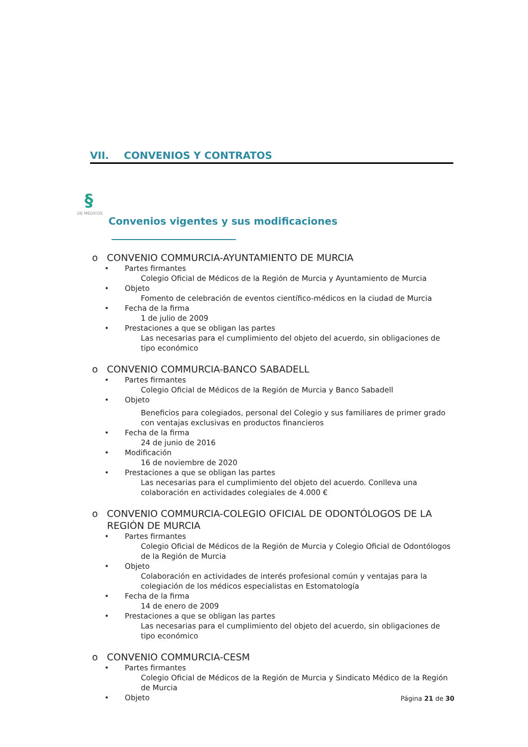VII. CONVENIOS Y CONTRATOS
§
DE MÉDICOS
Convenios vigentes y sus modificaciones
o CONVENIO COMMURCIA-AYUNTAMIENTO DE MURCIA
Partes firmantes
Colegio Oficial de Médicos de la Región de Murcia y Ayuntamiento de Murcia
Objeto
Fomento de celebración de eventos científico-médicos en la ciudad de Murcia
Fecha de la firma
1 de julio de 2009
Prestaciones a que se obligan las partes
Las necesarias para el cumplimiento del objeto del acuerdo, sin obligaciones de tipo económico
o CONVENIO COMMURCIA-BANCO SABADELL
Partes firmantes
Colegio Oficial de Médicos de la Región de Murcia y Banco Sabadell
Objeto
Beneficios para colegiados, personal del Colegio y sus familiares de primer grado con ventajas exclusivas en productos financieros
Fecha de la firma
24 de junio de 2016
Modificación
16 de noviembre de 2020
Prestaciones a que se obligan las partes
Las necesarias para el cumplimiento del objeto del acuerdo. Conlleva una colaboración en actividades colegiales de 4.000 €
o CONVENIO COMMURCIA-COLEGIO OFICIAL DE ODONTÓLOGOS DE LA REGIÓN DE MURCIA
Partes firmantes
Colegio Oficial de Médicos de la Región de Murcia y Colegio Oficial de Odontólogos de la Región de Murcia
Objeto
Colaboración en actividades de interés profesional común y ventajas para la colegiación de los médicos especialistas en Estomatología
Fecha de la firma
14 de enero de 2009
Prestaciones a que se obligan las partes
Las necesarias para el cumplimiento del objeto del acuerdo, sin obligaciones de tipo económico
o CONVENIO COMMURCIA-CESM
Partes firmantes
Colegio Oficial de Médicos de la Región de Murcia y Sindicato Médico de la Región de Murcia
Objeto
Página 21 de 30